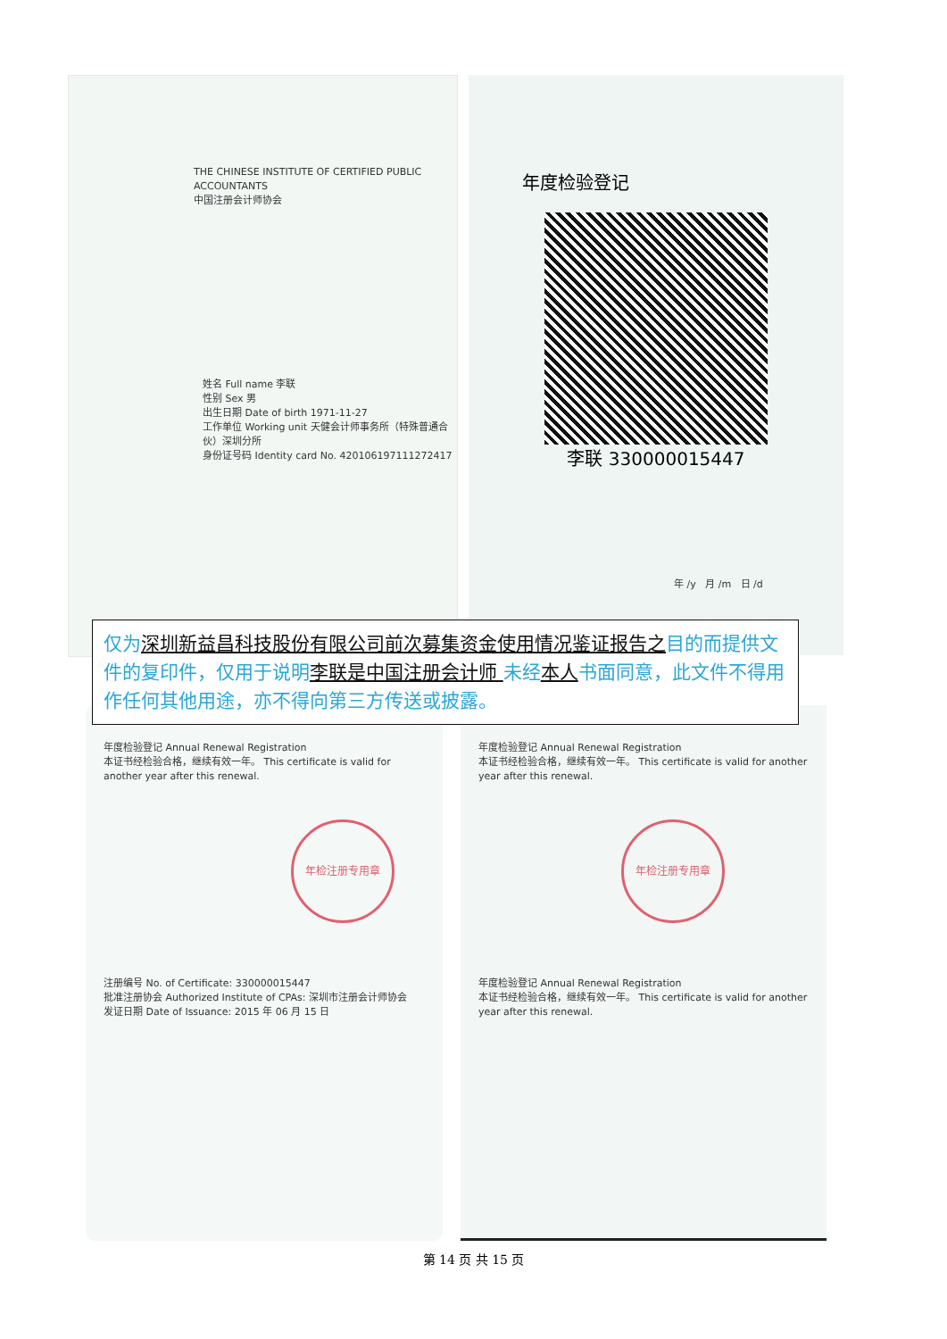THE CHINESE INSTITUTE OF CERTIFIED PUBLIC ACCOUNTANTS
中国注册会计师协会
姓名 Full name 李联
性别 Sex 男
出生日期 Date of birth 1971-11-27
工作单位 Working unit 天健会计师事务所（特殊普通合伙）深圳分所
身份证号码 Identity card No. 420106197111272417
年度检验登记
李联 330000015447
年 /y 月 /m 日 /d
仅为深圳新益昌科技股份有限公司前次募集资金使用情况鉴证报告 之目的而提供文件的复印件，仅用于说明李联是中国注册会计师 未经本人书面同意，此文件不得用作任何其他用途，亦不得向第三方传送或披露。
年度检验登记 Annual Renewal Registration
本证书经检验合格，继续有效一年。 This certificate is valid for another year after this renewal.
年检注册专用章
注册编号 No. of Certificate: 330000015447
批准注册协会 Authorized Institute of CPAs: 深圳市注册会计师协会
发证日期 Date of Issuance: 2015 年 06 月 15 日
年度检验登记 Annual Renewal Registration
本证书经检验合格，继续有效一年。 This certificate is valid for another year after this renewal.
年检注册专用章
年度检验登记 Annual Renewal Registration
本证书经检验合格，继续有效一年。 This certificate is valid for another year after this renewal.
第 14 页 共 15 页